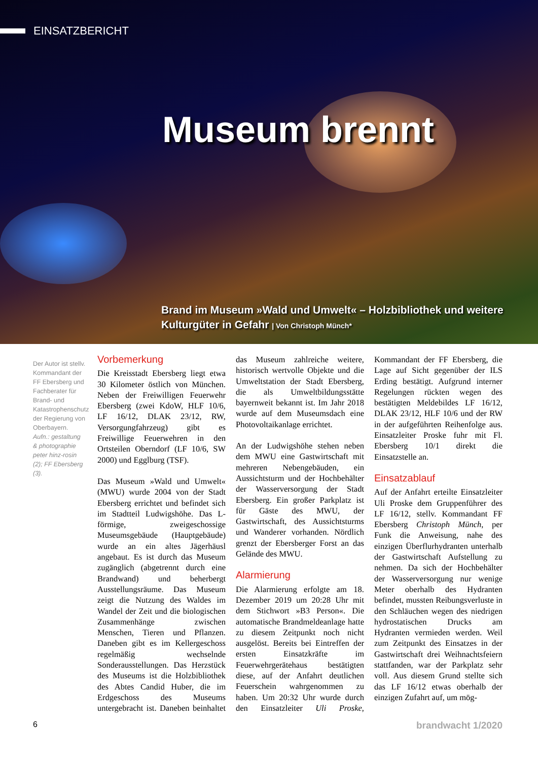EINSATZBERICHT
Museum brennt
Brand im Museum »Wald und Umwelt« – Holzbibliothek und weitere Kulturgüter in Gefahr | Von Christoph Münch*
Der Autor ist stellv. Kommandant der FF Ebersberg und Fachberater für Brand- und Katastrophenschutz der Regierung von Oberbayern.
Aufn.: gestaltung & photographie peter hinz-rosin (2); FF Ebersberg (3).
Vorbemerkung
Die Kreisstadt Ebersberg liegt etwa 30 Kilometer östlich von München. Neben der Freiwilligen Feuerwehr Ebersberg (zwei KdoW, HLF 10/6, LF 16/12, DLAK 23/12, RW, Versorgungfahrzeug) gibt es Freiwillige Feuerwehren in den Ortsteilen Oberndorf (LF 10/6, SW 2000) und Egglburg (TSF).
Das Museum »Wald und Umwelt« (MWU) wurde 2004 von der Stadt Ebersberg errichtet und befindet sich im Stadtteil Ludwigshöhe. Das L-förmige, zweigeschossige Museumsgebäude (Hauptgebäude) wurde an ein altes Jägerhäusl angebaut. Es ist durch das Museum zugänglich (abgetrennt durch eine Brandwand) und beherbergt Ausstellungsräume. Das Museum zeigt die Nutzung des Waldes im Wandel der Zeit und die biologischen Zusammenhänge zwischen Menschen, Tieren und Pflanzen. Daneben gibt es im Kellergeschoss regelmäßig wechselnde Sonderausstellungen. Das Herzstück des Museums ist die Holzbibliothek des Abtes Candid Huber, die im Erdgeschoss des Museums untergebracht ist. Daneben beinhaltet das Museum zahlreiche weitere, historisch wertvolle Objekte und die Umweltstation der Stadt Ebersberg, die als Umweltbildungsstätte bayernweit bekannt ist. Im Jahr 2018 wurde auf dem Museumsdach eine Photovoltaikanlage errichtet.
An der Ludwigshöhe stehen neben dem MWU eine Gastwirtschaft mit mehreren Nebengebäuden, ein Aussichtsturm und der Hochbehälter der Wasserversorgung der Stadt Ebersberg. Ein großer Parkplatz ist für Gäste des MWU, der Gastwirtschaft, des Aussichtsturms und Wanderer vorhanden. Nördlich grenzt der Ebersberger Forst an das Gelände des MWU.
Alarmierung
Die Alarmierung erfolgte am 18. Dezember 2019 um 20:28 Uhr mit dem Stichwort »B3 Person«. Die automatische Brandmeldeanlage hatte zu diesem Zeitpunkt noch nicht ausgelöst. Bereits bei Eintreffen der ersten Einsatzkräfte im Feuerwehrgerätehaus bestätigten diese, auf der Anfahrt deutlichen Feuerschein wahrgenommen zu haben. Um 20:32 Uhr wurde durch den Einsatzleiter Uli Proske, Kommandant der FF Ebersberg, die Lage auf Sicht gegenüber der ILS Erding bestätigt. Aufgrund interner Regelungen rückten wegen des bestätigten Meldebildes LF 16/12, DLAK 23/12, HLF 10/6 und der RW in der aufgeführten Reihenfolge aus. Einsatzleiter Proske fuhr mit Fl. Ebersberg 10/1 direkt die Einsatzstelle an.
Einsatzablauf
Auf der Anfahrt erteilte Einsatzleiter Uli Proske dem Gruppenführer des LF 16/12, stellv. Kommandant FF Ebersberg Christoph Münch, per Funk die Anweisung, nahe des einzigen Überflurhydranten unterhalb der Gastwirtschaft Aufstellung zu nehmen. Da sich der Hochbehälter der Wasserversorgung nur wenige Meter oberhalb des Hydranten befindet, mussten Reibungsverluste in den Schläuchen wegen des niedrigen hydrostatischen Drucks am Hydranten vermieden werden. Weil zum Zeitpunkt des Einsatzes in der Gastwirtschaft drei Weihnachtsfeiern stattfanden, war der Parkplatz sehr voll. Aus diesem Grund stellte sich das LF 16/12 etwas oberhalb der einzigen Zufahrt auf, um mög-
6 brandwacht 1/2020